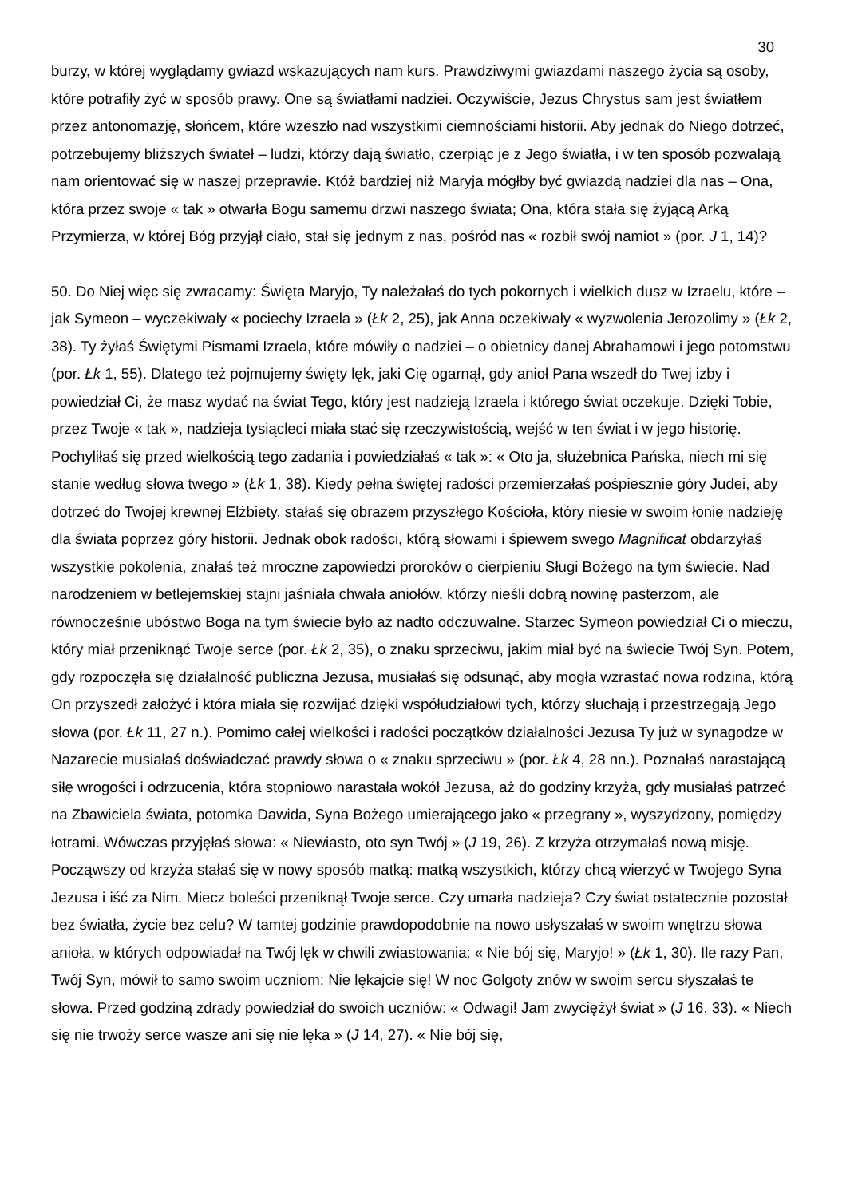30
burzy, w której wyglądamy gwiazd wskazujących nam kurs. Prawdziwymi gwiazdami naszego życia są osoby, które potrafiły żyć w sposób prawy. One są światłami nadziei. Oczywiście, Jezus Chrystus sam jest światłem przez antonomazję, słońcem, które wzeszło nad wszystkimi ciemnościami historii. Aby jednak do Niego dotrzeć, potrzebujemy bliższych świateł – ludzi, którzy dają światło, czerpiąc je z Jego światła, i w ten sposób pozwalają nam orientować się w naszej przeprawie. Któż bardziej niż Maryja mógłby być gwiazdą nadziei dla nas – Ona, która przez swoje « tak » otwarła Bogu samemu drzwi naszego świata; Ona, która stała się żyjącą Arką Przymierza, w której Bóg przyjął ciało, stał się jednym z nas, pośród nas « rozbił swój namiot » (por. J 1, 14)?
50. Do Niej więc się zwracamy: Święta Maryjo, Ty należałaś do tych pokornych i wielkich dusz w Izraelu, które – jak Symeon – wyczekiwały « pociechy Izraela » (Łk 2, 25), jak Anna oczekiwały « wyzwolenia Jerozolimy » (Łk 2, 38). Ty żyłaś Świętymi Pismami Izraela, które mówiły o nadziei – o obietnicy danej Abrahamowi i jego potomstwu (por. Łk 1, 55). Dlatego też pojmujemy święty lęk, jaki Cię ogarnął, gdy anioł Pana wszedł do Twej izby i powiedział Ci, że masz wydać na świat Tego, który jest nadzieją Izraela i którego świat oczekuje. Dzięki Tobie, przez Twoje « tak », nadzieja tysiącleci miała stać się rzeczywistością, wejść w ten świat i w jego historię. Pochyliłaś się przed wielkością tego zadania i powiedziałaś « tak »: « Oto ja, służebnica Pańska, niech mi się stanie według słowa twego » (Łk 1, 38). Kiedy pełna świętej radości przemierzałaś pośpiesznie góry Judei, aby dotrzeć do Twojej krewnej Elżbiety, stałaś się obrazem przyszłego Kościoła, który niesie w swoim łonie nadzieję dla świata poprzez góry historii. Jednak obok radości, którą słowami i śpiewem swego Magnificat obdarzyłaś wszystkie pokolenia, znałaś też mroczne zapowiedzi proroków o cierpieniu Sługi Bożego na tym świecie. Nad narodzeniem w betlejemskiej stajni jaśniała chwała aniołów, którzy nieśli dobrą nowinę pasterzom, ale równocześnie ubóstwo Boga na tym świecie było aż nadto odczuwalne. Starzec Symeon powiedział Ci o mieczu, który miał przeniknąć Twoje serce (por. Łk 2, 35), o znaku sprzeciwu, jakim miał być na świecie Twój Syn. Potem, gdy rozpoczęła się działalność publiczna Jezusa, musiałaś się odsunąć, aby mogła wzrastać nowa rodzina, którą On przyszedł założyć i która miała się rozwijać dzięki współudziałowi tych, którzy słuchają i przestrzegają Jego słowa (por. Łk 11, 27 n.). Pomimo całej wielkości i radości początków działalności Jezusa Ty już w synagodze w Nazarecie musiałaś doświadczać prawdy słowa o « znaku sprzeciwu » (por. Łk 4, 28 nn.). Poznałaś narastającą siłę wrogości i odrzucenia, która stopniowo narastała wokół Jezusa, aż do godziny krzyża, gdy musiałaś patrzeć na Zbawiciela świata, potomka Dawida, Syna Bożego umierającego jako « przegrany », wyszydzony, pomiędzy łotrami. Wówczas przyjęłaś słowa: « Niewiasto, oto syn Twój » (J 19, 26). Z krzyża otrzymałaś nową misję. Począwszy od krzyża stałaś się w nowy sposób matką: matką wszystkich, którzy chcą wierzyć w Twojego Syna Jezusa i iść za Nim. Miecz boleści przeniknął Twoje serce. Czy umarła nadzieja? Czy świat ostatecznie pozostał bez światła, życie bez celu? W tamtej godzinie prawdopodobnie na nowo usłyszałaś w swoim wnętrzu słowa anioła, w których odpowiadał na Twój lęk w chwili zwiastowania: « Nie bój się, Maryjo! » (Łk 1, 30). Ile razy Pan, Twój Syn, mówił to samo swoim uczniom: Nie lękajcie się! W noc Golgoty znów w swoim sercu słyszałaś te słowa. Przed godziną zdrady powiedział do swoich uczniów: « Odwagi! Jam zwyciężył świat » (J 16, 33). « Niech się nie trwoży serce wasze ani się nie lęka » (J 14, 27). « Nie bój się,